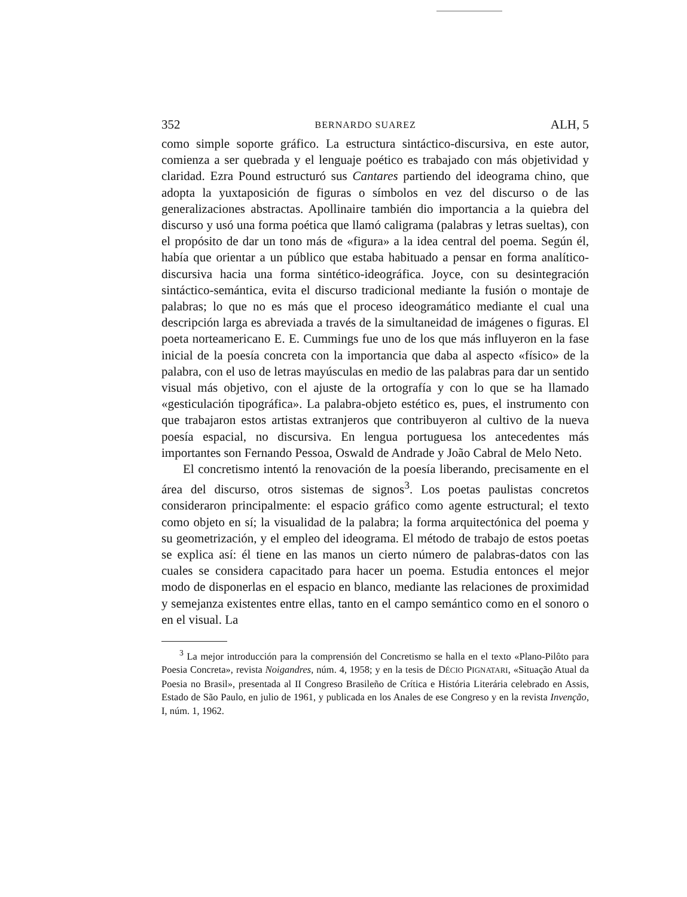352 BERNARDO SUAREZ ALH, 5
como simple soporte gráfico. La estructura sintáctico-discursiva, en este autor, comienza a ser quebrada y el lenguaje poético es trabajado con más objetividad y claridad. Ezra Pound estructuró sus Cantares partiendo del ideograma chino, que adopta la yuxtaposición de figuras o símbolos en vez del discurso o de las generalizaciones abstractas. Apollinaire también dio importancia a la quiebra del discurso y usó una forma poética que llamó caligrama (palabras y letras sueltas), con el propósito de dar un tono más de «figura» a la idea central del poema. Según él, había que orientar a un público que estaba habituado a pensar en forma analítico-discursiva hacia una forma sintético-ideográfica. Joyce, con su desintegración sintáctico-semántica, evita el discurso tradicional mediante la fusión o montaje de palabras; lo que no es más que el proceso ideogramático mediante el cual una descripción larga es abreviada a través de la simultaneidad de imágenes o figuras. El poeta norteamericano E. E. Cummings fue uno de los que más influyeron en la fase inicial de la poesía concreta con la importancia que daba al aspecto «físico» de la palabra, con el uso de letras mayúsculas en medio de las palabras para dar un sentido visual más objetivo, con el ajuste de la ortografía y con lo que se ha llamado «gesticulación tipográfica». La palabra-objeto estético es, pues, el instrumento con que trabajaron estos artistas extranjeros que contribuyeron al cultivo de la nueva poesía espacial, no discursiva. En lengua portuguesa los antecedentes más importantes son Fernando Pessoa, Oswald de Andrade y João Cabral de Melo Neto.
El concretismo intentó la renovación de la poesía liberando, precisamente en el área del discurso, otros sistemas de signos<sup>3</sup>. Los poetas paulistas concretos consideraron principalmente: el espacio gráfico como agente estructural; el texto como objeto en sí; la visualidad de la palabra; la forma arquitectónica del poema y su geometrización, y el empleo del ideograma. El método de trabajo de estos poetas se explica así: él tiene en las manos un cierto número de palabras-datos con las cuales se considera capacitado para hacer un poema. Estudia entonces el mejor modo de disponerlas en el espacio en blanco, mediante las relaciones de proximidad y semejanza existentes entre ellas, tanto en el campo semántico como en el sonoro o en el visual. La
<sup>3</sup> La mejor introducción para la comprensión del Concretismo se halla en el texto «Plano-Pilôto para Poesia Concreta», revista Noigandres, núm. 4, 1958; y en la tesis de DÉCIO PIGNATARI, «Situação Atual da Poesia no Brasil», presentada al II Congreso Brasileño de Crítica e História Literária celebrado en Assis, Estado de São Paulo, en julio de 1961, y publicada en los Anales de ese Congreso y en la revista Invenção, I, núm. 1, 1962.